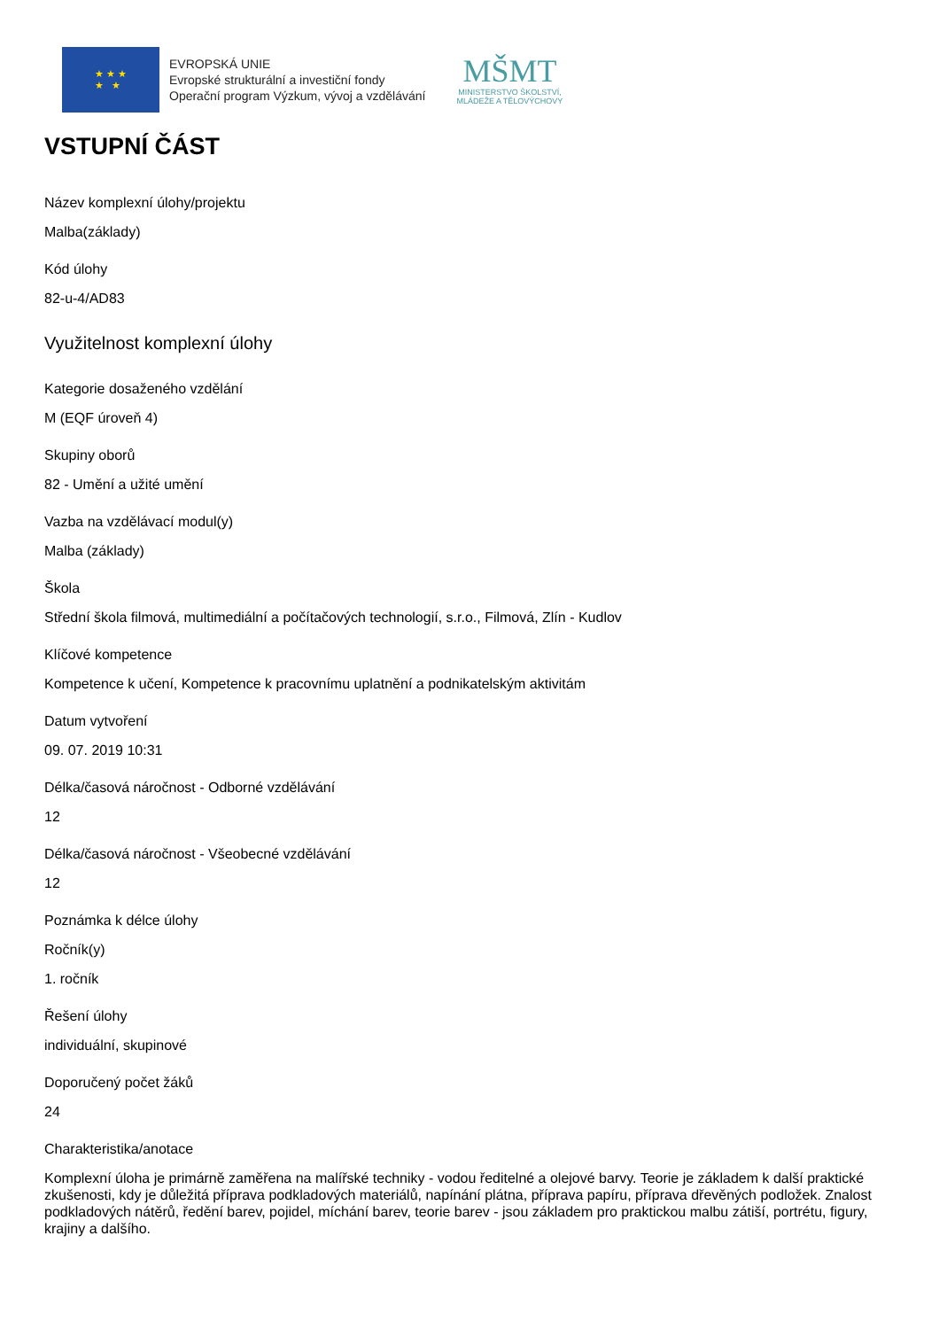★ ★ ★
★ ★
EVROPSKÁ UNIE
Evropské strukturální a investiční fondy
Operační program Výzkum, vývoj a vzdělávání
MŠMT
MINISTERSTVO ŠKOLSTVÍ,
MLÁDEŽE A TĚLOVÝCHOVY
VSTUPNÍ ČÁST
Název komplexní úlohy/projektu
Malba(základy)
Kód úlohy
82-u-4/AD83
Využitelnost komplexní úlohy
Kategorie dosaženého vzdělání
M (EQF úroveň 4)
Skupiny oborů
82 - Umění a užité umění
Vazba na vzdělávací modul(y)
Malba (základy)
Škola
Střední škola filmová, multimediální a počítačových technologií, s.r.o., Filmová, Zlín - Kudlov
Klíčové kompetence
Kompetence k učení, Kompetence k pracovnímu uplatnění a podnikatelským aktivitám
Datum vytvoření
09. 07. 2019 10:31
Délka/časová náročnost - Odborné vzdělávání
12
Délka/časová náročnost - Všeobecné vzdělávání
12
Poznámka k délce úlohy
Ročník(y)
1. ročník
Řešení úlohy
individuální, skupinové
Doporučený počet žáků
24
Charakteristika/anotace
Komplexní úloha je primárně zaměřena na malířské techniky - vodou ředitelné a olejové barvy. Teorie je základem k další praktické zkušenosti, kdy je důležitá příprava podkladových materiálů, napínání plátna, příprava papíru, příprava dřevěných podložek. Znalost podkladových nátěrů, ředění barev, pojidel, míchání barev, teorie barev - jsou základem pro praktickou malbu zátiší, portrétu, figury, krajiny a dalšího.